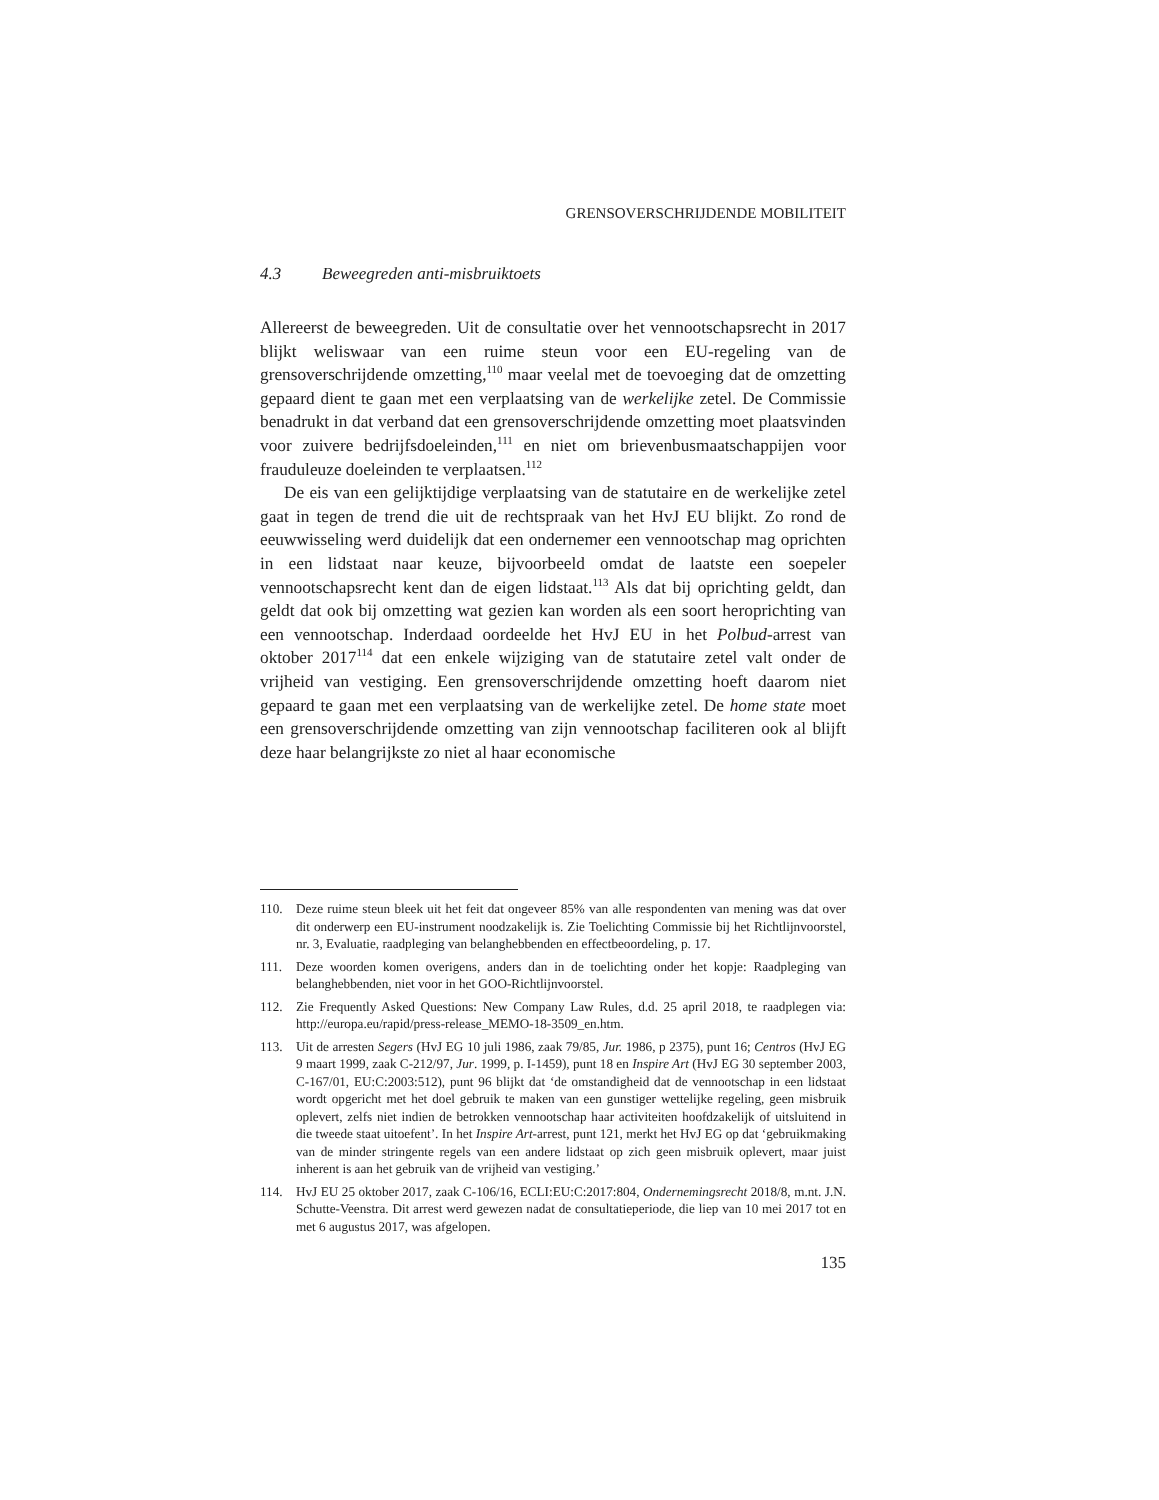GRENSOVERSCHRIJDENDE MOBILITEIT
4.3 Beweegreden anti-misbruiktoets
Allereerst de beweegreden. Uit de consultatie over het vennootschapsrecht in 2017 blijkt weliswaar van een ruime steun voor een EU-regeling van de grensoverschrijdende omzetting,<sup>110</sup> maar veelal met de toevoeging dat de omzetting gepaard dient te gaan met een verplaatsing van de werkelijke zetel. De Commissie benadrukt in dat verband dat een grensoverschrijdende omzetting moet plaatsvinden voor zuivere bedrijfsdoeleinden,<sup>111</sup> en niet om brievenbusmaatschappijen voor frauduleuze doeleinden te verplaatsen.<sup>112</sup>
De eis van een gelijktijdige verplaatsing van de statutaire en de werkelijke zetel gaat in tegen de trend die uit de rechtspraak van het HvJ EU blijkt. Zo rond de eeuwwisseling werd duidelijk dat een ondernemer een vennootschap mag oprichten in een lidstaat naar keuze, bijvoorbeeld omdat de laatste een soepeler vennootschapsrecht kent dan de eigen lidstaat.<sup>113</sup> Als dat bij oprichting geldt, dan geldt dat ook bij omzetting wat gezien kan worden als een soort heroprichting van een vennootschap. Inderdaad oordeelde het HvJ EU in het Polbud-arrest van oktober 2017<sup>114</sup> dat een enkele wijziging van de statutaire zetel valt onder de vrijheid van vestiging. Een grensoverschrijdende omzetting hoeft daarom niet gepaard te gaan met een verplaatsing van de werkelijke zetel. De home state moet een grensoverschrijdende omzetting van zijn vennootschap faciliteren ook al blijft deze haar belangrijkste zo niet al haar economische
110. Deze ruime steun bleek uit het feit dat ongeveer 85% van alle respondenten van mening was dat over dit onderwerp een EU-instrument noodzakelijk is. Zie Toelichting Commissie bij het Richtlijnvoorstel, nr. 3, Evaluatie, raadpleging van belanghebbenden en effectbeoordeling, p. 17.
111. Deze woorden komen overigens, anders dan in de toelichting onder het kopje: Raadpleging van belanghebbenden, niet voor in het GOO-Richtlijnvoorstel.
112. Zie Frequently Asked Questions: New Company Law Rules, d.d. 25 april 2018, te raadplegen via: http://europa.eu/rapid/press-release_MEMO-18-3509_en.htm.
113. Uit de arresten Segers (HvJ EG 10 juli 1986, zaak 79/85, Jur. 1986, p 2375), punt 16; Centros (HvJ EG 9 maart 1999, zaak C-212/97, Jur. 1999, p. I-1459), punt 18 en Inspire Art (HvJ EG 30 september 2003, C-167/01, EU:C:2003:512), punt 96 blijkt dat ‘de omstandigheid dat de vennootschap in een lidstaat wordt opgericht met het doel gebruik te maken van een gunstiger wettelijke regeling, geen misbruik oplevert, zelfs niet indien de betrokken vennootschap haar activiteiten hoofdzakelijk of uitsluitend in die tweede staat uitoefent’. In het Inspire Art-arrest, punt 121, merkt het HvJ EG op dat ‘gebruikmaking van de minder stringente regels van een andere lidstaat op zich geen misbruik oplevert, maar juist inherent is aan het gebruik van de vrijheid van vestiging.’
114. HvJ EU 25 oktober 2017, zaak C-106/16, ECLI:EU:C:2017:804, Ondernemingsrecht 2018/8, m.nt. J.N. Schutte-Veenstra. Dit arrest werd gewezen nadat de consultatieperiode, die liep van 10 mei 2017 tot en met 6 augustus 2017, was afgelopen.
135